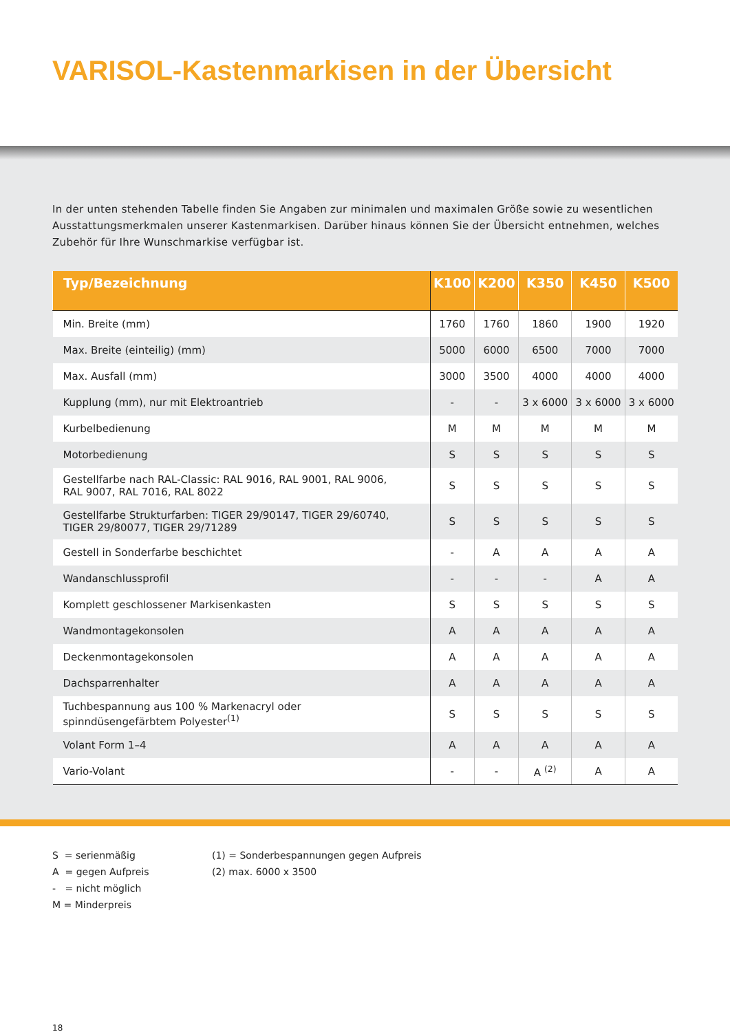VARISOL-Kastenmarkisen in der Übersicht
In der unten stehenden Tabelle finden Sie Angaben zur minimalen und maximalen Größe sowie zu wesentlichen Ausstattungs­merkmalen unserer Kastenmarkisen. Darüber hinaus können Sie der Übersicht entnehmen, welches Zubehör für Ihre Wunschmarkise verfügbar ist.
| Typ/Bezeichnung | K100 | K200 | K350 | K450 | K500 |
| --- | --- | --- | --- | --- | --- |
| Min. Breite (mm) | 1760 | 1760 | 1860 | 1900 | 1920 |
| Max. Breite (einteilig) (mm) | 5000 | 6000 | 6500 | 7000 | 7000 |
| Max. Ausfall (mm) | 3000 | 3500 | 4000 | 4000 | 4000 |
| Kupplung (mm), nur mit Elektroantrieb | - | - | 3 x 6000 | 3 x 6000 | 3 x 6000 |
| Kurbelbedienung | M | M | M | M | M |
| Motorbedienung | S | S | S | S | S |
| Gestellfarbe nach RAL-Classic: RAL 9016, RAL 9001, RAL 9006, RAL 9007, RAL 7016, RAL 8022 | S | S | S | S | S |
| Gestellfarbe Strukturfarben: TIGER 29/90147, TIGER 29/60740, TIGER 29/80077, TIGER 29/71289 | S | S | S | S | S |
| Gestell in Sonderfarbe beschichtet | - | A | A | A | A |
| Wandanschlussprofil | - | - | - | A | A |
| Komplett geschlossener Markisenkasten | S | S | S | S | S |
| Wandmontagekonsolen | A | A | A | A | A |
| Deckenmontagekonsolen | A | A | A | A | A |
| Dachsparrenhalter | A | A | A | A | A |
| Tuchbespannung aus 100 % Markenacryl oder spinndüsengefärbtem Polyester<sup>(1)</sup> | S | S | S | S | S |
| Volant Form 1–4 | A | A | A | A | A |
| Vario-Volant | - | - | A <sup>(2)</sup> | A | A |
S = serienmäßig
A = gegen Aufpreis
- = nicht möglich
M = Minderpreis
(1) = Sonderbespannungen gegen Aufpreis
(2) max. 6000 x 3500
18